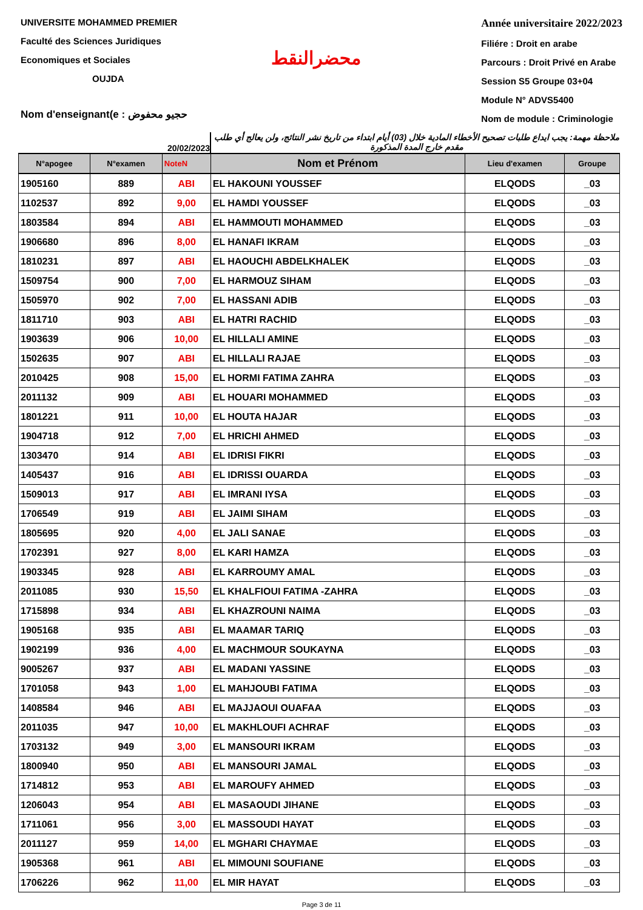UNIVERSITE MOHAMMED PREMIER
Faculté des Sciences Juridiques
Economiques et Sociales
OUJDA
Nom d'enseignant(e : حجيو محفوض
محضرالنقط
Année universitaire 2022/2023
Filiére : Droit en arabe
Parcours : Droit Privé en Arabe
Session S5 Groupe 03+04
Module N° ADVS5400
Nom de module : Criminologie
20/02/2023
ملاحظة مهمة: يجب ايداع طلبات تصحيح الأخطاء المادية خلال (03) أيام ابتداء من تاريخ نشر النتائج، ولن يعالج أي طلب مقدم خارج المدة المذكورة
| N°apogee | N°examen | NoteN | Nom et Prénom | Lieu d'examen | Groupe |
| --- | --- | --- | --- | --- | --- |
| 1905160 | 889 | ABI | EL HAKOUNI YOUSSEF | ELQODS | _03 |
| 1102537 | 892 | 9,00 | EL HAMDI YOUSSEF | ELQODS | _03 |
| 1803584 | 894 | ABI | EL HAMMOUTI MOHAMMED | ELQODS | _03 |
| 1906680 | 896 | 8,00 | EL HANAFI IKRAM | ELQODS | _03 |
| 1810231 | 897 | ABI | EL HAOUCHI ABDELKHALEK | ELQODS | _03 |
| 1509754 | 900 | 7,00 | EL HARMOUZ SIHAM | ELQODS | _03 |
| 1505970 | 902 | 7,00 | EL HASSANI ADIB | ELQODS | _03 |
| 1811710 | 903 | ABI | EL HATRI RACHID | ELQODS | _03 |
| 1903639 | 906 | 10,00 | EL HILLALI AMINE | ELQODS | _03 |
| 1502635 | 907 | ABI | EL HILLALI RAJAE | ELQODS | _03 |
| 2010425 | 908 | 15,00 | EL HORMI FATIMA ZAHRA | ELQODS | _03 |
| 2011132 | 909 | ABI | EL HOUARI MOHAMMED | ELQODS | _03 |
| 1801221 | 911 | 10,00 | EL HOUTA HAJAR | ELQODS | _03 |
| 1904718 | 912 | 7,00 | EL HRICHI AHMED | ELQODS | _03 |
| 1303470 | 914 | ABI | EL IDRISI FIKRI | ELQODS | _03 |
| 1405437 | 916 | ABI | EL IDRISSI OUARDA | ELQODS | _03 |
| 1509013 | 917 | ABI | EL IMRANI IYSA | ELQODS | _03 |
| 1706549 | 919 | ABI | EL JAIMI SIHAM | ELQODS | _03 |
| 1805695 | 920 | 4,00 | EL JALI SANAE | ELQODS | _03 |
| 1702391 | 927 | 8,00 | EL KARI HAMZA | ELQODS | _03 |
| 1903345 | 928 | ABI | EL KARROUMY AMAL | ELQODS | _03 |
| 2011085 | 930 | 15,50 | EL KHALFIOUI FATIMA -ZAHRA | ELQODS | _03 |
| 1715898 | 934 | ABI | EL KHAZROUNI NAIMA | ELQODS | _03 |
| 1905168 | 935 | ABI | EL MAAMAR TARIQ | ELQODS | _03 |
| 1902199 | 936 | 4,00 | EL MACHMOUR SOUKAYNA | ELQODS | _03 |
| 9005267 | 937 | ABI | EL MADANI YASSINE | ELQODS | _03 |
| 1701058 | 943 | 1,00 | EL MAHJOUBI FATIMA | ELQODS | _03 |
| 1408584 | 946 | ABI | EL MAJJAOUI OUAFAA | ELQODS | _03 |
| 2011035 | 947 | 10,00 | EL MAKHLOUFI ACHRAF | ELQODS | _03 |
| 1703132 | 949 | 3,00 | EL MANSOURI IKRAM | ELQODS | _03 |
| 1800940 | 950 | ABI | EL MANSOURI JAMAL | ELQODS | _03 |
| 1714812 | 953 | ABI | EL MAROUFY AHMED | ELQODS | _03 |
| 1206043 | 954 | ABI | EL MASAOUDI JIHANE | ELQODS | _03 |
| 1711061 | 956 | 3,00 | EL MASSOUDI HAYAT | ELQODS | _03 |
| 2011127 | 959 | 14,00 | EL MGHARI CHAYMAE | ELQODS | _03 |
| 1905368 | 961 | ABI | EL MIMOUNI SOUFIANE | ELQODS | _03 |
| 1706226 | 962 | 11,00 | EL MIR HAYAT | ELQODS | _03 |
Page 3 de 11